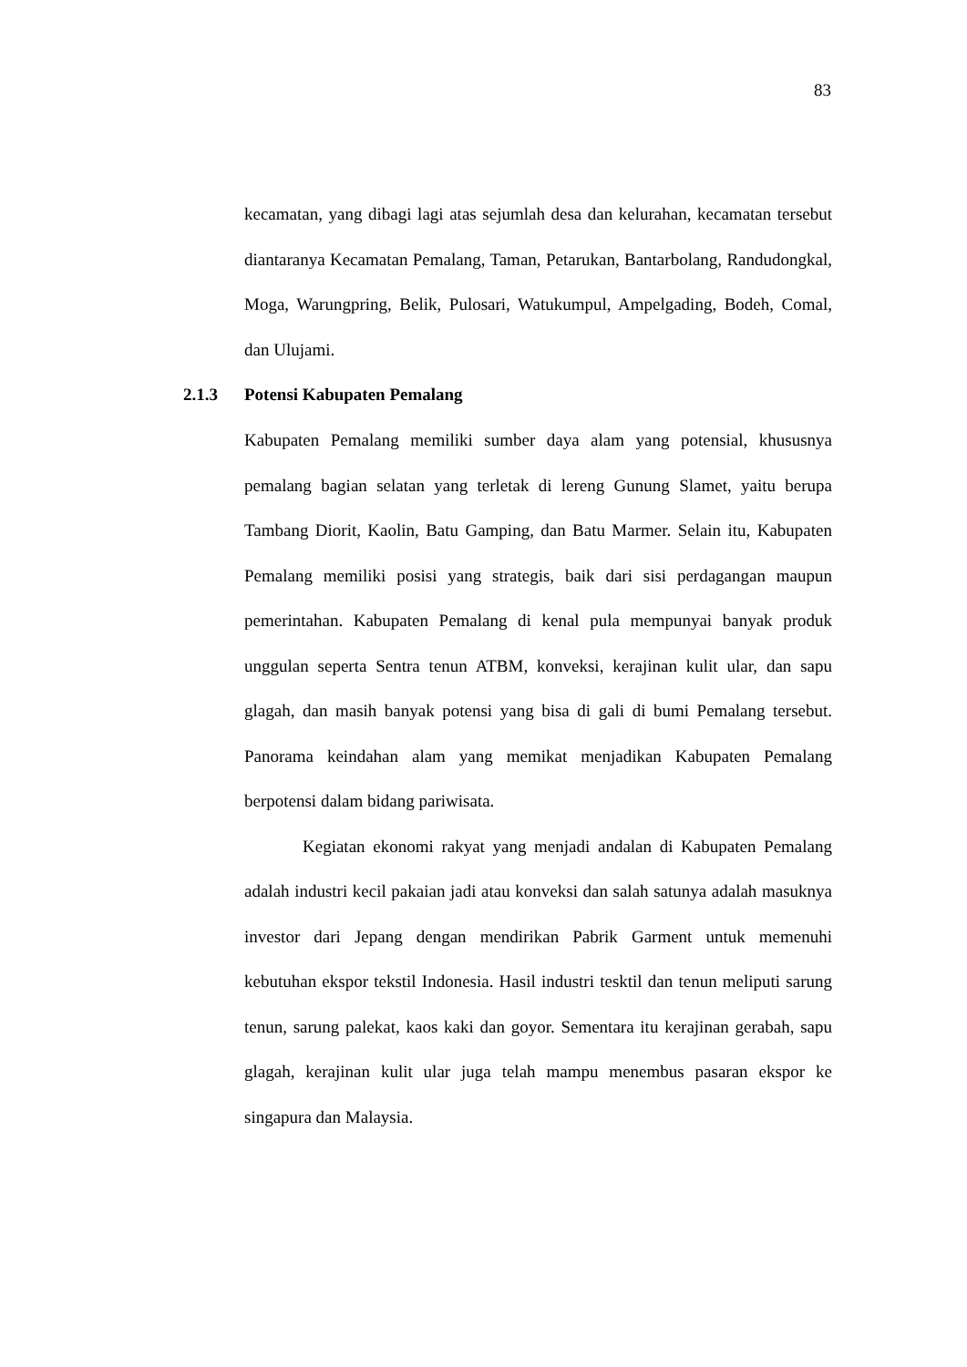83
kecamatan, yang dibagi lagi atas sejumlah desa dan kelurahan, kecamatan tersebut diantaranya Kecamatan Pemalang, Taman, Petarukan, Bantarbolang, Randudongkal, Moga, Warungpring, Belik, Pulosari, Watukumpul, Ampelgading, Bodeh, Comal, dan Ulujami.
2.1.3 Potensi Kabupaten Pemalang
Kabupaten Pemalang memiliki sumber daya alam yang potensial, khususnya pemalang bagian selatan yang terletak di lereng Gunung Slamet, yaitu berupa Tambang Diorit, Kaolin, Batu Gamping, dan Batu Marmer. Selain itu, Kabupaten Pemalang memiliki posisi yang strategis, baik dari sisi perdagangan maupun pemerintahan. Kabupaten Pemalang di kenal pula mempunyai banyak produk unggulan seperta Sentra tenun ATBM, konveksi, kerajinan kulit ular, dan sapu glagah, dan masih banyak potensi yang bisa di gali di bumi Pemalang tersebut. Panorama keindahan alam yang memikat menjadikan Kabupaten Pemalang berpotensi dalam bidang pariwisata.
Kegiatan ekonomi rakyat yang menjadi andalan di Kabupaten Pemalang adalah industri kecil pakaian jadi atau konveksi dan salah satunya adalah masuknya investor dari Jepang dengan mendirikan Pabrik Garment untuk memenuhi kebutuhan ekspor tekstil Indonesia. Hasil industri tesktil dan tenun meliputi sarung tenun, sarung palekat, kaos kaki dan goyor. Sementara itu kerajinan gerabah, sapu glagah, kerajinan kulit ular juga telah mampu menembus pasaran ekspor ke singapura dan Malaysia.